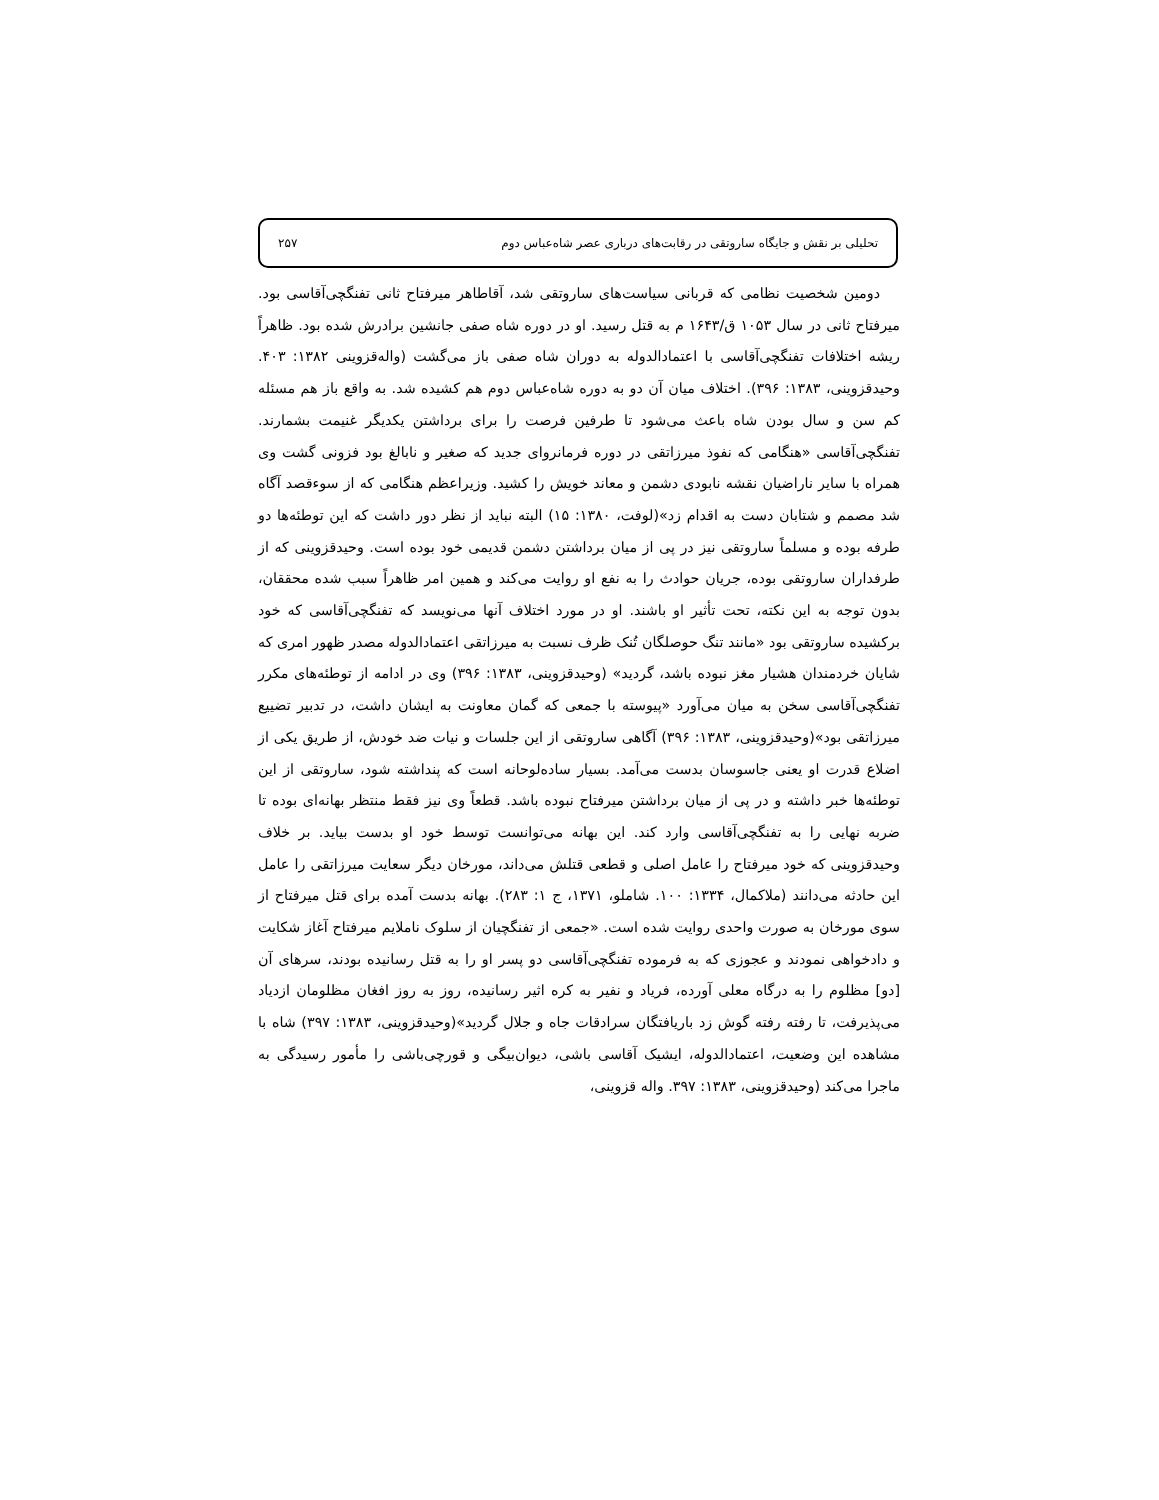تحلیلی بر نقش و جایگاه ساروتقی در رقابت‌های درباری عصر شاه‌عباس دوم ۲۵۷
دومین شخصیت نظامی که قربانی سیاست‌های ساروتقی شد، آقاطاهر میرفتاح ثانی تفنگچی‌آقاسی بود. میرفتاح ثانی در سال ۱۰۵۳ ق/۱۶۴۳ م به قتل رسید. او در دوره شاه صفی جانشین برادرش شده بود. ظاهراً ریشه اختلافات تفنگچی‌آقاسی با اعتمادالدوله به دوران شاه صفی باز می‌گشت (واله‌قزوینی ۱۳۸۲: ۴۰۳. وحیدقزوینی، ۱۳۸۳: ۳۹۶). اختلاف میان آن دو به دوره شاه‌عباس دوم هم کشیده شد. به واقع باز هم مسئله کم سن و سال بودن شاه باعث می‌شود تا طرفین فرصت را برای برداشتن یکدیگر غنیمت بشمارند. تفنگچی‌آقاسی «هنگامی که نفوذ میرزاتقی در دوره فرمانروای جدید که صغیر و نابالغ بود فزونی گشت وی همراه با سایر ناراضیان نقشه نابودی دشمن و معاند خویش را کشید. وزیراعظم هنگامی که از سوءقصد آگاه شد مصمم و شتابان دست به اقدام زد»(لوفت، ۱۳۸۰: ۱۵) البته نباید از نظر دور داشت که این توطئه‌ها دو طرفه بوده و مسلماً ساروتقی نیز در پی از میان برداشتن دشمن قدیمی خود بوده است. وحیدقزوینی که از طرفداران ساروتقی بوده، جریان حوادث را به نفع او روایت می‌کند و همین امر ظاهراً سبب شده محققان، بدون توجه به این نکته، تحت تأثیر او باشند. او در مورد اختلاف آنها می‌نویسد که تفنگچی‌آقاسی که خود برکشیده ساروتقی بود «مانند تنگ حوصلگان تُنک ظرف نسبت به میرزاتقی اعتمادالدوله مصدر ظهور امری که شایان خردمندان هشیار مغز نبوده باشد، گردید» (وحیدقزوینی، ۱۳۸۳: ۳۹۶) وی در ادامه از توطئه‌های مکرر تفنگچی‌آقاسی سخن به میان می‌آورد «پیوسته با جمعی که گمان معاونت به ایشان داشت، در تدبیر تضییع میرزاتقی بود»(وحیدقزوینی، ۱۳۸۳: ۳۹۶) آگاهی ساروتقی از این جلسات و نیات ضد خودش، از طریق یکی از اضلاع قدرت او یعنی جاسوسان بدست می‌آمد. بسیار ساده‌لوحانه است که پنداشته شود، ساروتقی از این توطئه‌ها خبر داشته و در پی از میان برداشتن میرفتاح نبوده باشد. قطعاً وی نیز فقط منتظر بهانه‌ای بوده تا ضربه نهایی را به تفنگچی‌آقاسی وارد کند. این بهانه می‌توانست توسط خود او بدست بیاید. بر خلاف وحیدقزوینی که خود میرفتاح را عامل اصلی و قطعی قتلش می‌داند، مورخان دیگر سعایت میرزاتقی را عامل این حادثه می‌دانند (ملاکمال، ۱۳۳۴: ۱۰۰. شاملو، ۱۳۷۱، ج ۱: ۲۸۳). بهانه بدست آمده برای قتل میرفتاح از سوی مورخان به صورت واحدی روایت شده است. «جمعی از تفنگچیان از سلوک ناملایم میرفتاح آغاز شکایت و دادخواهی نمودند و عجوزی که به فرموده تفنگچی‌آقاسی دو پسر او را به قتل رسانیده بودند، سرهای آن [دو] مظلوم را به درگاه معلی آورده، فریاد و نفیر به کره اثیر رسانیده، روز به روز افغان مظلومان ازدیاد می‌پذیرفت، تا رفته رفته گوش زد باریافتگان سرادقات جاه و جلال گردید»(وحیدقزوینی، ۱۳۸۳: ۳۹۷) شاه با مشاهده این وضعیت، اعتمادالدوله، ایشیک آقاسی باشی، دیوان‌بیگی و قورچی‌باشی را مأمور رسیدگی به ماجرا می‌کند (وحیدقزوینی، ۱۳۸۳: ۳۹۷. واله قزوینی،